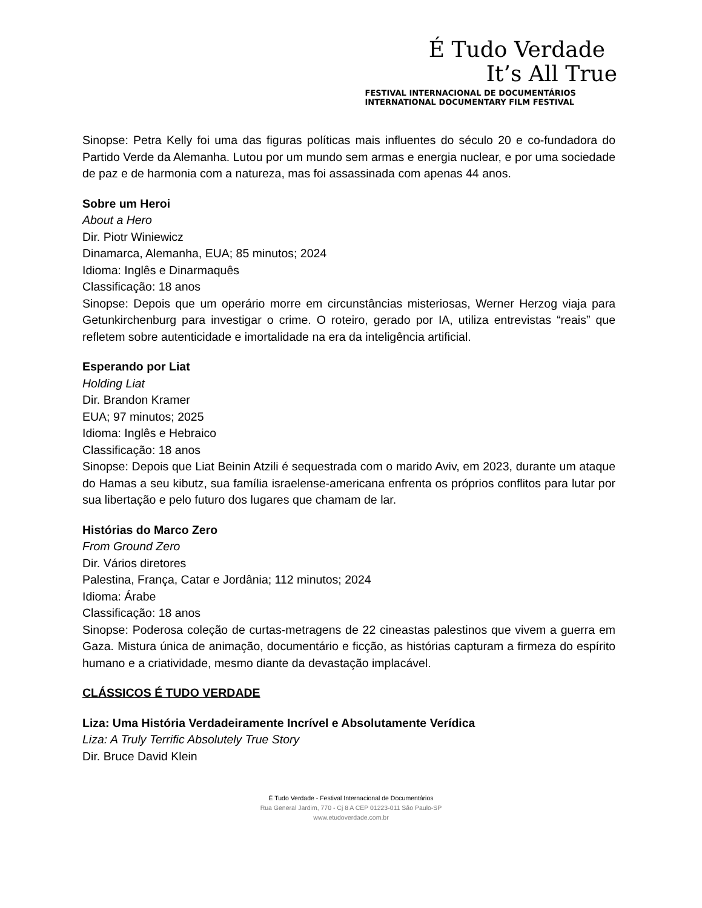É Tudo Verdade
It’s All True
FESTIVAL INTERNACIONAL DE DOCUMENTÁRIOS
INTERNATIONAL DOCUMENTARY FILM FESTIVAL
Sinopse: Petra Kelly foi uma das figuras políticas mais influentes do século 20 e co-fundadora do Partido Verde da Alemanha. Lutou por um mundo sem armas e energia nuclear, e por uma sociedade de paz e de harmonia com a natureza, mas foi assassinada com apenas 44 anos.
Sobre um Heroi
About a Hero
Dir. Piotr Winiewicz
Dinamarca, Alemanha, EUA; 85 minutos; 2024
Idioma: Inglês e Dinarmaquês
Classificação: 18 anos
Sinopse: Depois que um operário morre em circunstâncias misteriosas, Werner Herzog viaja para Getunkirchenburg para investigar o crime. O roteiro, gerado por IA, utiliza entrevistas “reais” que refletem sobre autenticidade e imortalidade na era da inteligência artificial.
Esperando por Liat
Holding Liat
Dir. Brandon Kramer
EUA; 97 minutos; 2025
Idioma: Inglês e Hebraico
Classificação: 18 anos
Sinopse: Depois que Liat Beinin Atzili é sequestrada com o marido Aviv, em 2023, durante um ataque do Hamas a seu kibutz, sua família israelense-americana enfrenta os próprios conflitos para lutar por sua libertação e pelo futuro dos lugares que chamam de lar.
Histórias do Marco Zero
From Ground Zero
Dir. Vários diretores
Palestina, França, Catar e Jordânia; 112 minutos; 2024
Idioma: Árabe
Classificação: 18 anos
Sinopse: Poderosa coleção de curtas-metragens de 22 cineastas palestinos que vivem a guerra em Gaza. Mistura única de animação, documentário e ficção, as histórias capturam a firmeza do espírito humano e a criatividade, mesmo diante da devastação implacável.
CLÁSSICOS É TUDO VERDADE
Liza: Uma História Verdadeiramente Incrível e Absolutamente Verídica
Liza: A Truly Terrific Absolutely True Story
Dir. Bruce David Klein
É Tudo Verdade - Festival Internacional de Documentários
Rua General Jardim, 770 - Cj 8 A CEP 01223-011 São Paulo-SP
www.etudoverdade.com.br